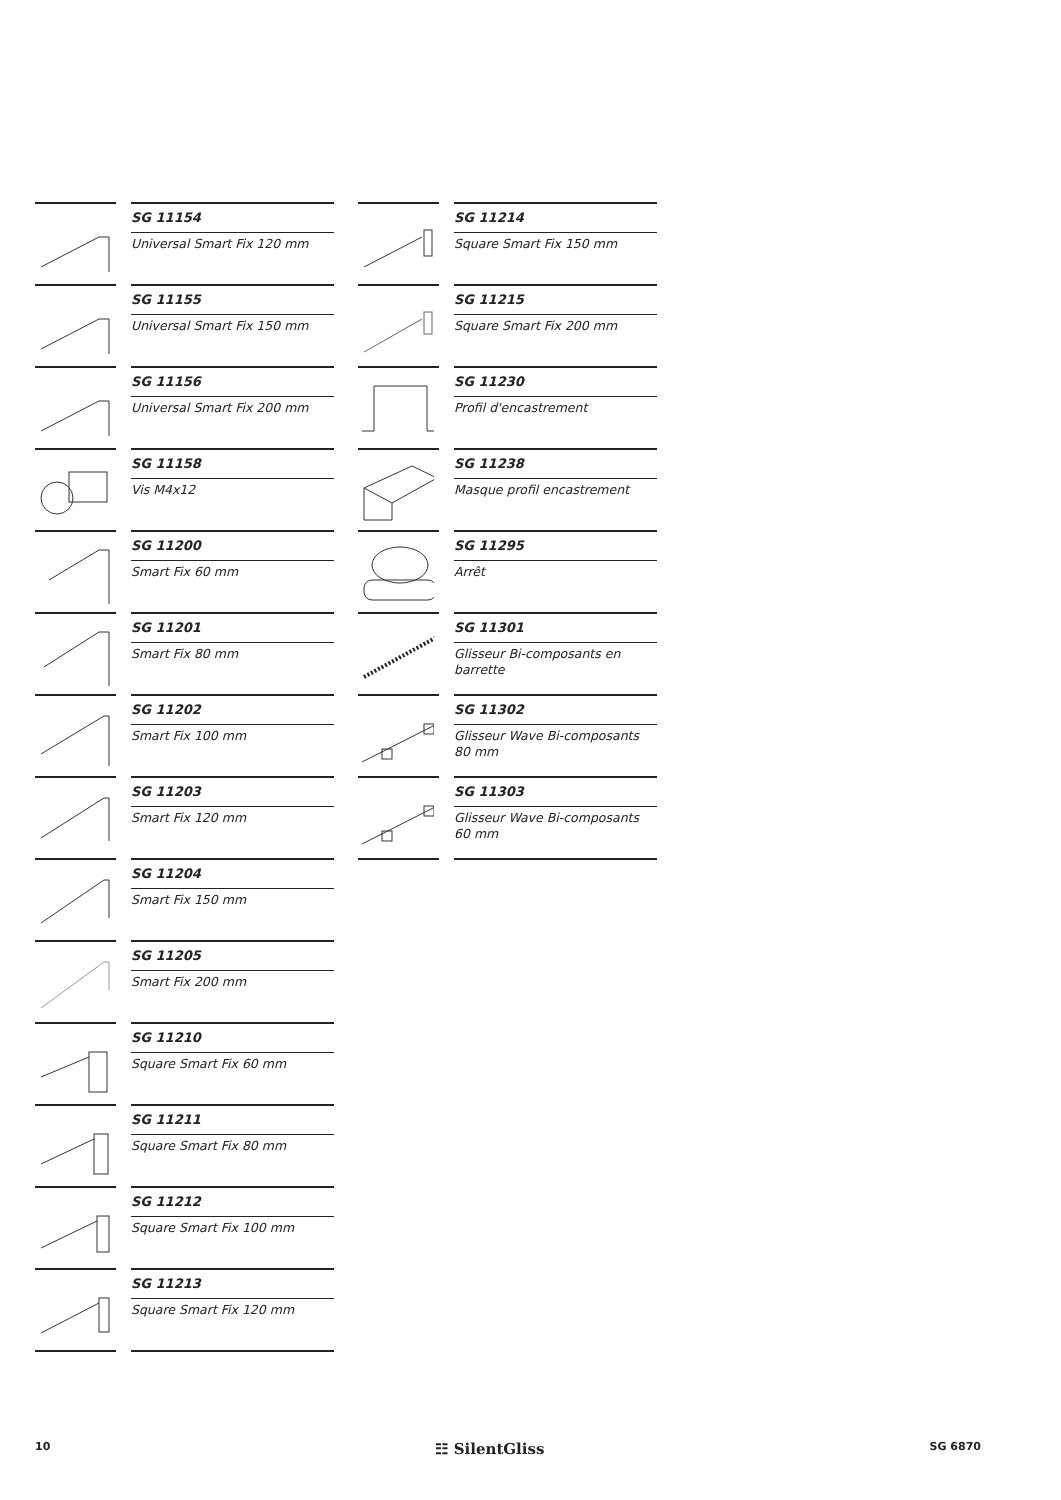SG 11154
Universal Smart Fix 120 mm
SG 11155
Universal Smart Fix 150 mm
SG 11156
Universal Smart Fix 200 mm
SG 11158
Vis M4x12
SG 11200
Smart Fix 60 mm
SG 11201
Smart Fix 80 mm
SG 11202
Smart Fix 100 mm
SG 11203
Smart Fix 120 mm
SG 11204
Smart Fix 150 mm
SG 11205
Smart Fix 200 mm
SG 11210
Square Smart Fix 60 mm
SG 11211
Square Smart Fix 80 mm
SG 11212
Square Smart Fix 100 mm
SG 11213
Square Smart Fix 120 mm
SG 11214
Square Smart Fix 150 mm
SG 11215
Square Smart Fix 200 mm
SG 11230
Profil d'encastrement
SG 11238
Masque profil encastrement
SG 11295
Arrêt
SG 11301
Glisseur Bi-composants en barrette
SG 11302
Glisseur Wave Bi-composants 80 mm
SG 11303
Glisseur Wave Bi-composants 60 mm
10 ☷ SilentGliss SG 6870